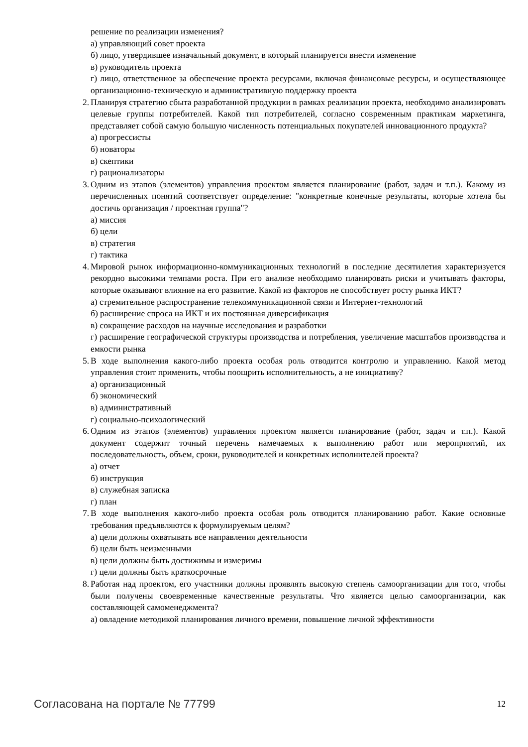решение по реализации изменения?
а) управляющий совет проекта
б) лицо, утвердившее изначальный документ, в который планируется внести изменение
в) руководитель проекта
г) лицо, ответственное за обеспечение проекта ресурсами, включая финансовые ресурсы, и осуществляющее организационно-техническую и административную поддержку проекта
2. Планируя стратегию сбыта разработанной продукции в рамках реализации проекта, необходимо анализировать целевые группы потребителей. Какой тип потребителей, согласно современным практикам маркетинга, представляет собой самую большую численность потенциальных покупателей инновационного продукта?
а) прогрессисты
б) новаторы
в) скептики
г) рационализаторы
3. Одним из этапов (элементов) управления проектом является планирование (работ, задач и т.п.). Какому из перечисленных понятий соответствует определение: "конкретные конечные результаты, которые хотела бы достичь организация / проектная группа"?
а) миссия
б) цели
в) стратегия
г) тактика
4. Мировой рынок информационно-коммуникационных технологий в последние десятилетия характеризуется рекордно высокими темпами роста. При его анализе необходимо планировать риски и учитывать факторы, которые оказывают влияние на его развитие. Какой из факторов не способствует росту рынка ИКТ?
а) стремительное распространение телекоммуникационной связи и Интернет-технологий
б) расширение спроса на ИКТ и их постоянная диверсификация
в) сокращение расходов на научные исследования и разработки
г) расширение географической структуры производства и потребления, увеличение масштабов производства и емкости рынка
5. В ходе выполнения какого-либо проекта особая роль отводится контролю и управлению. Какой метод управления стоит применить, чтобы поощрить исполнительность, а не инициативу?
а) организационный
б) экономический
в) административный
г) социально-психологический
6. Одним из этапов (элементов) управления проектом является планирование (работ, задач и т.п.). Какой документ содержит точный перечень намечаемых к выполнению работ или мероприятий, их последовательность, объем, сроки, руководителей и конкретных исполнителей проекта?
а) отчет
б) инструкция
в) служебная записка
г) план
7. В ходе выполнения какого-либо проекта особая роль отводится планированию работ. Какие основные требования предъявляются к формулируемым целям?
а) цели должны охватывать все направления деятельности
б) цели быть неизменными
в) цели должны быть достижимы и измеримы
г) цели должны быть краткосрочные
8. Работая над проектом, его участники должны проявлять высокую степень самоорганизации для того, чтобы были получены своевременные качественные результаты. Что является целью самоорганизации, как составляющей самоменеджмента?
а) овладение методикой планирования личного времени, повышение личной эффективности
Согласована на портале № 77799 12